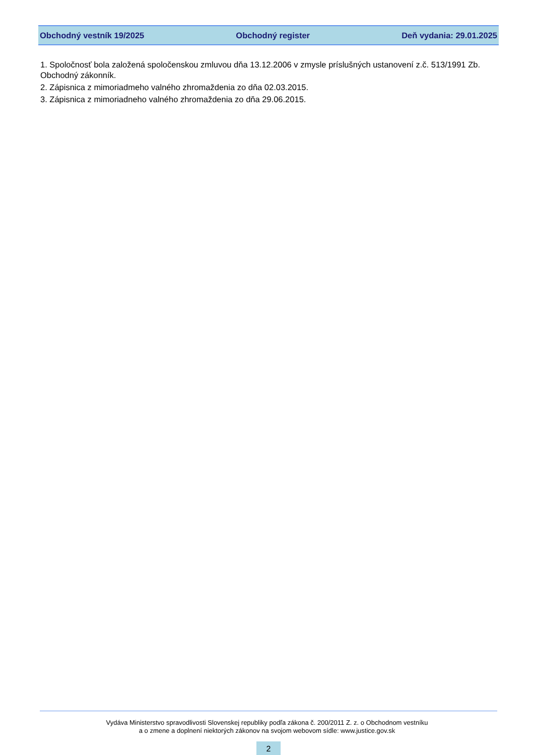Obchodný vestník 19/2025 Obchodný register Deň vydania: 29.01.2025
1. Spoločnosť bola založená spoločenskou zmluvou dňa 13.12.2006 v zmysle príslušných ustanovení z.č. 513/1991 Zb. Obchodný zákonník.
2. Zápisnica z mimoriadmeho valného zhromaždenia zo dňa 02.03.2015.
3. Zápisnica z mimoriadneho valného zhromaždenia zo dňa 29.06.2015.
Vydáva Ministerstvo spravodlivosti Slovenskej republiky podľa zákona č. 200/2011 Z. z. o Obchodnom vestníku
a o zmene a doplnení niektorých zákonov na svojom webovom sídle: www.justice.gov.sk
2